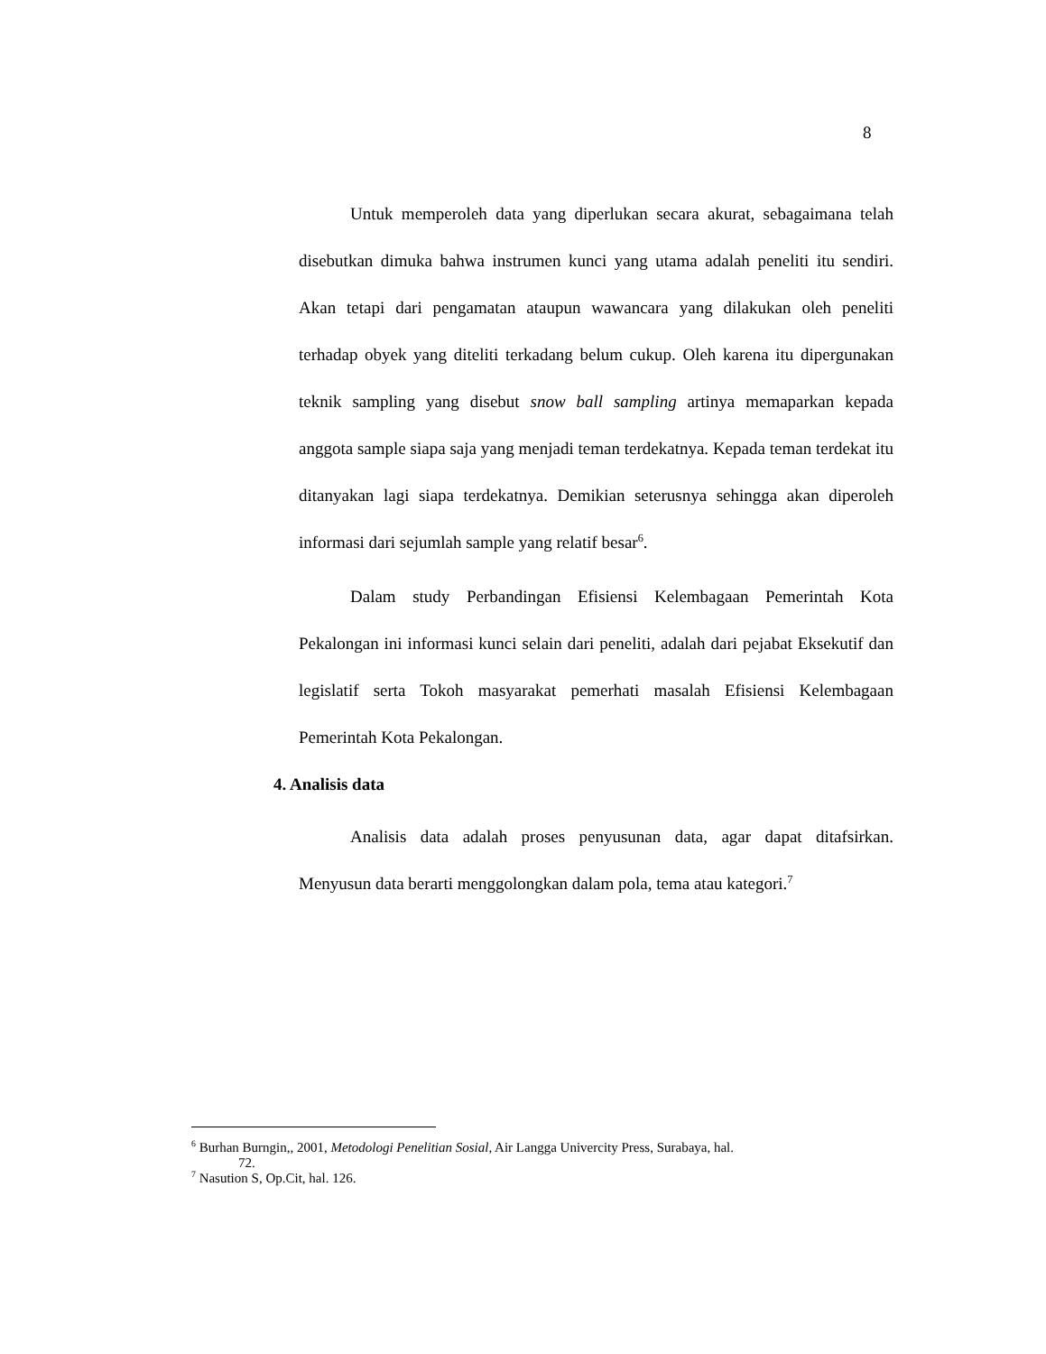8
Untuk memperoleh data yang diperlukan secara akurat, sebagaimana telah disebutkan dimuka bahwa instrumen kunci yang utama adalah peneliti itu sendiri. Akan tetapi dari pengamatan ataupun wawancara yang dilakukan oleh peneliti terhadap obyek yang diteliti terkadang belum cukup. Oleh karena itu dipergunakan teknik sampling yang disebut snow ball sampling artinya memaparkan kepada anggota sample siapa saja yang menjadi teman terdekatnya. Kepada teman terdekat itu ditanyakan lagi siapa terdekatnya. Demikian seterusnya sehingga akan diperoleh informasi dari sejumlah sample yang relatif besar<sup>6</sup>.
Dalam study Perbandingan Efisiensi Kelembagaan Pemerintah Kota Pekalongan ini informasi kunci selain dari peneliti, adalah dari pejabat Eksekutif dan legislatif serta Tokoh masyarakat pemerhati masalah Efisiensi Kelembagaan Pemerintah Kota Pekalongan.
4. Analisis data
Analisis data adalah proses penyusunan data, agar dapat ditafsirkan. Menyusun data berarti menggolongkan dalam pola, tema atau kategori.<sup>7</sup>
<sup>6</sup> Burhan Burngin,, 2001, Metodologi Penelitian Sosial, Air Langga Univercity Press, Surabaya, hal.
72.
<sup>7</sup> Nasution S, Op.Cit, hal. 126.